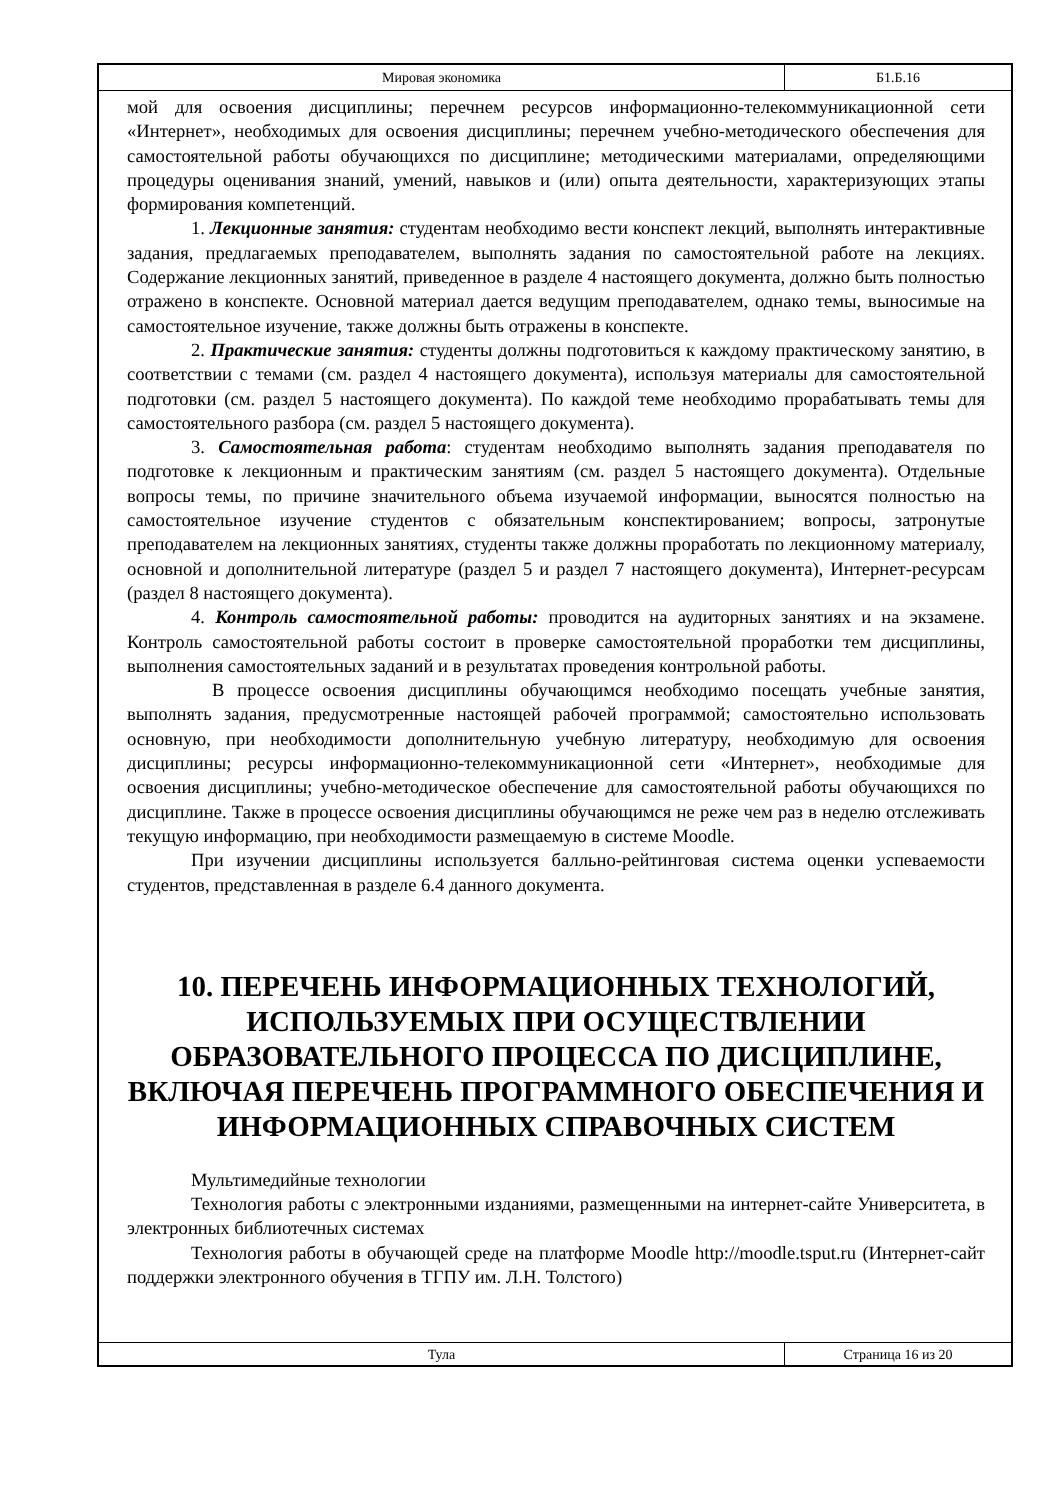Мировая экономика Б1.Б.16
мой для освоения дисциплины; перечнем ресурсов информационно-телекоммуникационной сети «Интернет», необходимых для освоения дисциплины; перечнем учебно-методического обеспечения для самостоятельной работы обучающихся по дисциплине; методическими материалами, определяющими процедуры оценивания знаний, умений, навыков и (или) опыта деятельности, характеризующих этапы формирования компетенций.
1. Лекционные занятия: студентам необходимо вести конспект лекций, выполнять интерактивные задания, предлагаемых преподавателем, выполнять задания по самостоятельной работе на лекциях. Содержание лекционных занятий, приведенное в разделе 4 настоящего документа, должно быть полностью отражено в конспекте. Основной материал дается ведущим преподавателем, однако темы, выносимые на самостоятельное изучение, также должны быть отражены в конспекте.
2. Практические занятия: студенты должны подготовиться к каждому практическому занятию, в соответствии с темами (см. раздел 4 настоящего документа), используя материалы для самостоятельной подготовки (см. раздел 5 настоящего документа). По каждой теме необходимо прорабатывать темы для самостоятельного разбора (см. раздел 5 настоящего документа).
3. Самостоятельная работа: студентам необходимо выполнять задания преподавателя по подготовке к лекционным и практическим занятиям (см. раздел 5 настоящего документа). Отдельные вопросы темы, по причине значительного объема изучаемой информации, выносятся полностью на самостоятельное изучение студентов с обязательным конспектированием; вопросы, затронутые преподавателем на лекционных занятиях, студенты также должны проработать по лекционному материалу, основной и дополнительной литературе (раздел 5 и раздел 7 настоящего документа), Интернет-ресурсам (раздел 8 настоящего документа).
4. Контроль самостоятельной работы: проводится на аудиторных занятиях и на экзамене. Контроль самостоятельной работы состоит в проверке самостоятельной проработки тем дисциплины, выполнения самостоятельных заданий и в результатах проведения контрольной работы.
В процессе освоения дисциплины обучающимся необходимо посещать учебные занятия, выполнять задания, предусмотренные настоящей рабочей программой; самостоятельно использовать основную, при необходимости дополнительную учебную литературу, необходимую для освоения дисциплины; ресурсы информационно-телекоммуникационной сети «Интернет», необходимые для освоения дисциплины; учебно-методическое обеспечение для самостоятельной работы обучающихся по дисциплине. Также в процессе освоения дисциплины обучающимся не реже чем раз в неделю отслеживать текущую информацию, при необходимости размещаемую в системе Moodle.
При изучении дисциплины используется балльно-рейтинговая система оценки успеваемости студентов, представленная в разделе 6.4 данного документа.
10. ПЕРЕЧЕНЬ ИНФОРМАЦИОННЫХ ТЕХНОЛОГИЙ, ИСПОЛЬЗУЕМЫХ ПРИ ОСУЩЕСТВЛЕНИИ ОБРАЗОВАТЕЛЬНОГО ПРОЦЕССА ПО ДИСЦИПЛИНЕ, ВКЛЮЧАЯ ПЕРЕЧЕНЬ ПРОГРАММНОГО ОБЕСПЕЧЕНИЯ И ИНФОРМАЦИОННЫХ СПРАВОЧНЫХ СИСТЕМ
Мультимедийные технологии
Технология работы с электронными изданиями, размещенными на интернет-сайте Университета, в электронных библиотечных системах
Технология работы в обучающей среде на платформе Moodle http://moodle.tsput.ru (Интернет-сайт поддержки электронного обучения в ТГПУ им. Л.Н. Толстого)
Тула Страница 16 из 20